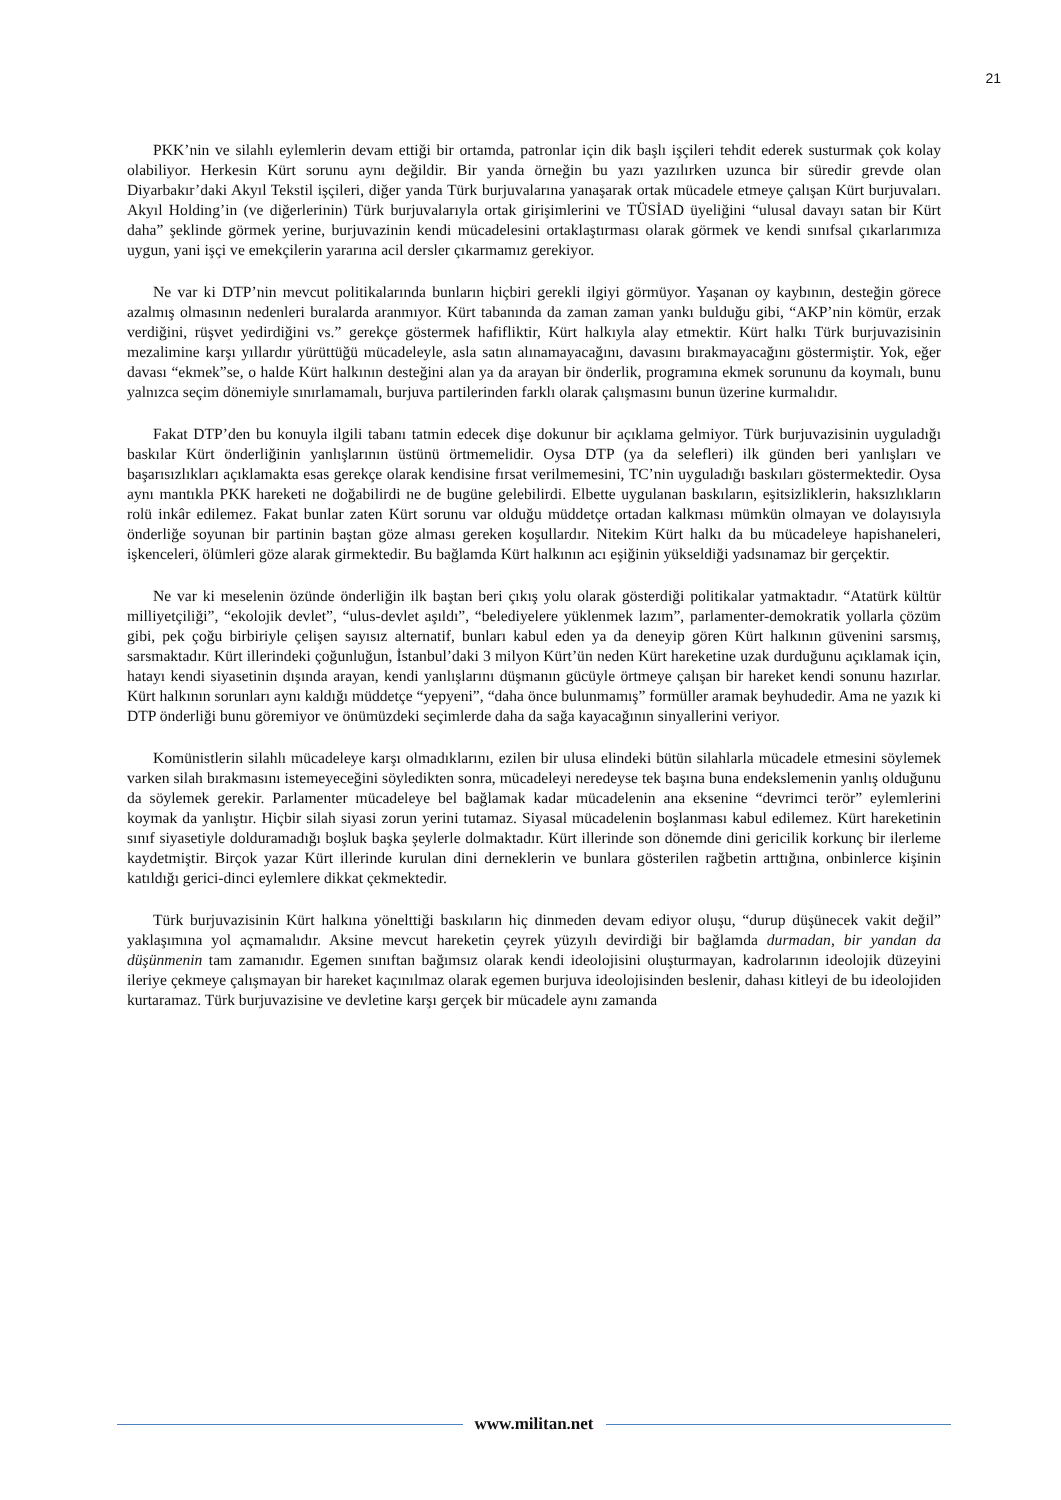21
PKK’nin ve silahlı eylemlerin devam ettiği bir ortamda, patronlar için dik başlı işçileri tehdit ederek susturmak çok kolay olabiliyor. Herkesin Kürt sorunu aynı değildir. Bir yanda örneğin bu yazı yazılırken uzunca bir süredir grevde olan Diyarbakır’daki Akyıl Tekstil işçileri, diğer yanda Türk burjuvalarına yanaşarak ortak mücadele etmeye çalışan Kürt burjuvaları. Akyıl Holding’in (ve diğerlerinin) Türk burjuvalarıyla ortak girişimlerini ve TÜSİAD üyeliğini “ulusal davayı satan bir Kürt daha” şeklinde görmek yerine, burjuvazinin kendi mücadelesini ortaklaştırması olarak görmek ve kendi sınıfsal çıkarlarımıza uygun, yani işçi ve emekçilerin yararına acil dersler çıkarmamız gerekiyor.
Ne var ki DTP’nin mevcut politikalarında bunların hiçbiri gerekli ilgiyi görmüyor. Yaşanan oy kaybının, desteğin görece azalmış olmasının nedenleri buralarda aranmıyor. Kürt tabanında da zaman zaman yankı bulduğu gibi, “AKP’nin kömür, erzak verdiğini, rüşvet yedirdiğini vs.” gerekçe göstermek hafifliktir, Kürt halkıyla alay etmektir. Kürt halkı Türk burjuvazisinin mezalimine karşı yıllardır yürüttüğü mücadeleyle, asla satın alınamayacağını, davasını bırakmayacağını göstermiştir. Yok, eğer davası “ekmek”se, o halde Kürt halkının desteğini alan ya da arayan bir önderlik, programına ekmek sorununu da koymalı, bunu yalnızca seçim dönemiyle sınırlamamalı, burjuva partilerinden farklı olarak çalışmasını bunun üzerine kurmalıdır.
Fakat DTP’den bu konuyla ilgili tabanı tatmin edecek dişe dokunur bir açıklama gelmiyor. Türk burjuvazisinin uyguladığı baskılar Kürt önderliğinin yanlışlarının üstünü örtmemelidir. Oysa DTP (ya da selefleri) ilk günden beri yanlışları ve başarısızlıkları açıklamakta esas gerekçe olarak kendisine fırsat verilmemesini, TC’nin uyguladığı baskıları göstermektedir. Oysa aynı mantıkla PKK hareketi ne doğabilirdi ne de bugüne gelebilirdi. Elbette uygulanan baskıların, eşitsizliklerin, haksızlıkların rolü inkâr edilemez. Fakat bunlar zaten Kürt sorunu var olduğu müddetçe ortadan kalkması mümkün olmayan ve dolayısıyla önderliğe soyunan bir partinin baştan göze alması gereken koşullardır. Nitekim Kürt halkı da bu mücadeleye hapishaneleri, işkenceleri, ölümleri göze alarak girmektedir. Bu bağlamda Kürt halkının acı eşiğinin yükseldiği yadsınamaz bir gerçektir.
Ne var ki meselenin özünde önderliğin ilk baştan beri çıkış yolu olarak gösterdiği politikalar yatmaktadır. “Atatürk kültür milliyetçiliği”, “ekolojik devlet”, “ulus-devlet aşıldı”, “belediyelere yüklenmek lazım”, parlamenter-demokratik yollarla çözüm gibi, pek çoğu birbiriyle çelişen sayısız alternatif, bunları kabul eden ya da deneyip gören Kürt halkının güvenini sarsmış, sarsmaktadır. Kürt illerindeki çoğunluğun, İstanbul’daki 3 milyon Kürt’ün neden Kürt hareketine uzak durduğunu açıklamak için, hatayı kendi siyasetinin dışında arayan, kendi yanlışlarını düşmanın gücüyle örtmeye çalışan bir hareket kendi sonunu hazırlar. Kürt halkının sorunları aynı kaldığı müddetçe “yepyeni”, “daha önce bulunmamış” formüller aramak beyhudedir. Ama ne yazık ki DTP önderliği bunu göremiyor ve önümüzdeki seçimlerde daha da sağa kayacağının sinyallerini veriyor.
Komünistlerin silahlı mücadeleye karşı olmadıklarını, ezilen bir ulusa elindeki bütün silahlarla mücadele etmesini söylemek varken silah bırakmasını istemeyeceğini söyledikten sonra, mücadeleyi neredeyse tek başına buna endekslemenin yanlış olduğunu da söylemek gerekir. Parlamenter mücadeleye bel bağlamak kadar mücadelenin ana eksenine “devrimci terör” eylemlerini koymak da yanlıştır. Hiçbir silah siyasi zorun yerini tutamaz. Siyasal mücadelenin boşlanması kabul edilemez. Kürt hareketinin sınıf siyasetiyle dolduramadığı boşluk başka şeylerle dolmaktadır. Kürt illerinde son dönemde dini gericilik korkunç bir ilerleme kaydetmiştir. Birçok yazar Kürt illerinde kurulan dini derneklerin ve bunlara gösterilen rağbetin arttığına, onbinlerce kişinin katıldığı gerici-dinci eylemlere dikkat çekmektedir.
Türk burjuvazisinin Kürt halkına yönelttiği baskıların hiç dinmeden devam ediyor oluşu, “durup düşünecek vakit değil” yaklaşımına yol açmamalıdır. Aksine mevcut hareketin çeyrek yüzyılı devirdiği bir bağlamda durmadan, bir yandan da düşünmenin tam zamanıdır. Egemen sınıftan bağımsız olarak kendi ideolojisini oluşturmayan, kadrolarının ideolojik düzeyini ileriye çekmeye çalışmayan bir hareket kaçınılmaz olarak egemen burjuva ideolojisinden beslenir, dahası kitleyi de bu ideolojiden kurtaramaz. Türk burjuvazisine ve devletine karşı gerçek bir mücadele aynı zamanda
www.militan.net